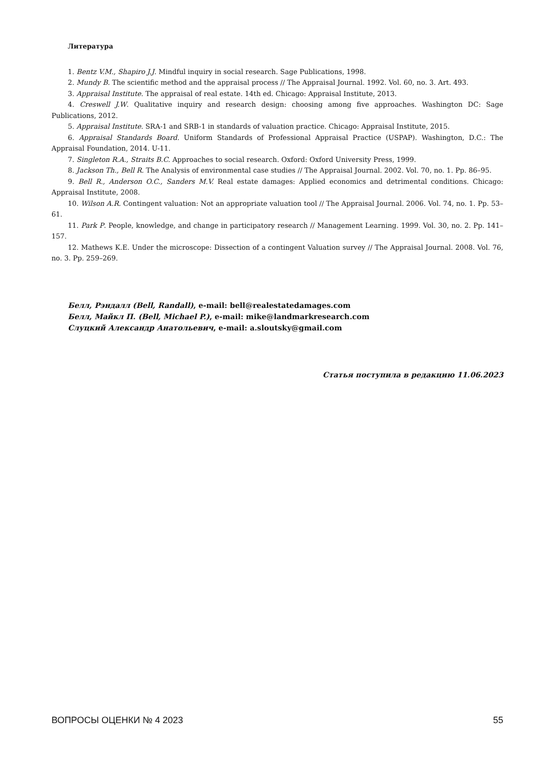Литература
1. Bentz V.M., Shapiro J.J. Mindful inquiry in social research. Sage Publications, 1998.
2. Mundy B. The scientific method and the appraisal process // The Appraisal Journal. 1992. Vol. 60, no. 3. Art. 493.
3. Appraisal Institute. The appraisal of real estate. 14th ed. Chicago: Appraisal Institute, 2013.
4. Creswell J.W. Qualitative inquiry and research design: choosing among five approaches. Washington DC: Sage Publications, 2012.
5. Appraisal Institute. SRA-1 and SRB-1 in standards of valuation practice. Chicago: Appraisal Institute, 2015.
6. Appraisal Standards Board. Uniform Standards of Professional Appraisal Practice (USPAP). Washington, D.C.: The Appraisal Foundation, 2014. U-11.
7. Singleton R.A., Straits B.C. Approaches to social research. Oxford: Oxford University Press, 1999.
8. Jackson Th., Bell R. The Analysis of environmental case studies // The Appraisal Journal. 2002. Vol. 70, no. 1. Pp. 86–95.
9. Bell R., Anderson O.C., Sanders M.V. Real estate damages: Applied economics and detrimental conditions. Chicago: Appraisal Institute, 2008.
10. Wilson A.R. Contingent valuation: Not an appropriate valuation tool // The Appraisal Journal. 2006. Vol. 74, no. 1. Pp. 53–61.
11. Park P. People, knowledge, and change in participatory research // Management Learning. 1999. Vol. 30, no. 2. Pp. 141–157.
12. Mathews K.E. Under the microscope: Dissection of a contingent Valuation survey // The Appraisal Journal. 2008. Vol. 76, no. 3. Pp. 259–269.
Белл, Рэндалл (Bell, Randall), e-mail: bell@realestatedamages.com
Белл, Майкл П. (Bell, Michael P.), e-mail: mike@landmarkresearch.com
Слуцкий Александр Анатольевич, e-mail: a.sloutsky@gmail.com
Статья поступила в редакцию 11.06.2023
ВОПРОСЫ ОЦЕНКИ № 4 2023 55